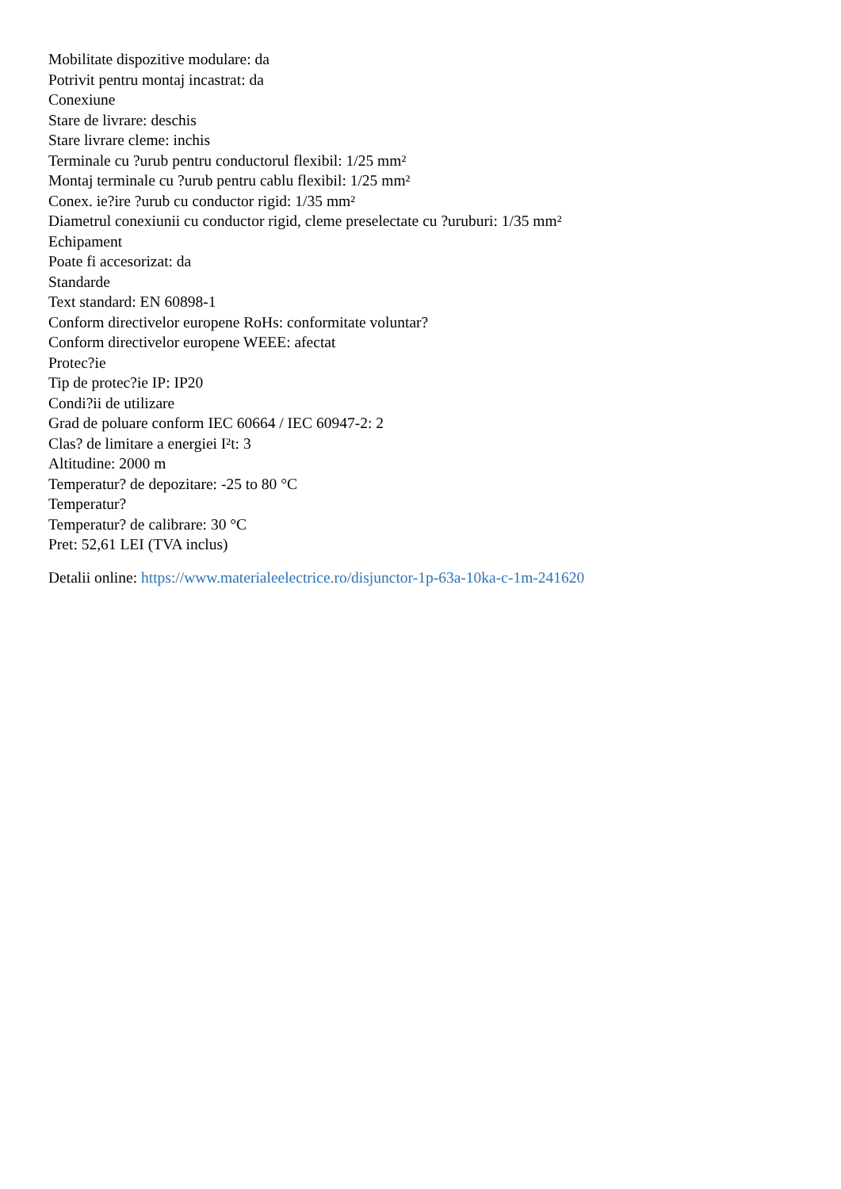Mobilitate dispozitive modulare: da
Potrivit pentru montaj incastrat: da
Conexiune
Stare de livrare: deschis
Stare livrare cleme: inchis
Terminale cu ?urub pentru conductorul flexibil: 1/25 mm²
Montaj terminale cu ?urub pentru cablu flexibil: 1/25 mm²
Conex. ie?ire ?urub cu conductor rigid: 1/35 mm²
Diametrul conexiunii cu conductor rigid, cleme preselectate cu ?uruburi: 1/35 mm²
Echipament
Poate fi accesorizat: da
Standarde
Text standard: EN 60898-1
Conform directivelor europene RoHs: conformitate voluntar?
Conform directivelor europene WEEE: afectat
Protec?ie
Tip de protec?ie IP: IP20
Condi?ii de utilizare
Grad de poluare conform IEC 60664 / IEC 60947-2: 2
Clas? de limitare a energiei I²t: 3
Altitudine: 2000 m
Temperatur? de depozitare: -25 to 80 °C
Temperatur?
Temperatur? de calibrare: 30 °C
Pret: 52,61 LEI (TVA inclus)
Detalii online: https://www.materialeelectrice.ro/disjunctor-1p-63a-10ka-c-1m-241620